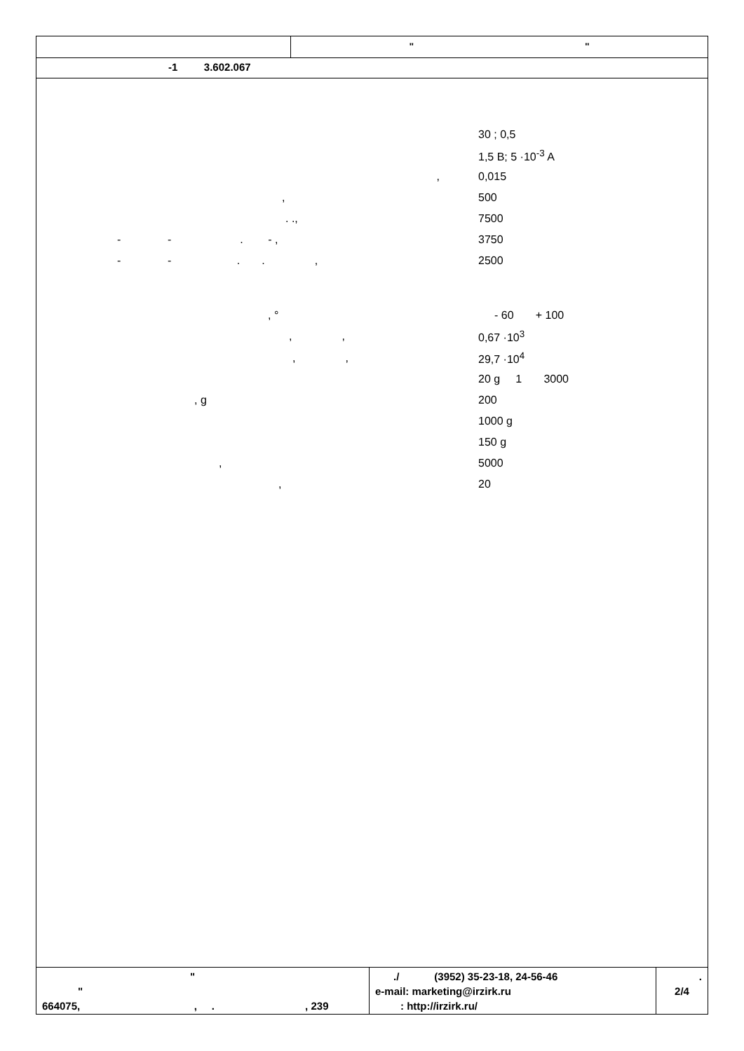" "
-1 3.602.067
| | 30 ; 0,5 |
| | 1,5 B; 5 ·10<sup>-3</sup> A |
| , | 0,015 |
| , | 500 |
| . ., | 7500 |
| - - . - , | 3750 |
| - - . . , | 2500 |
| , ° | - 60 + 100 |
| , , | 0,67 ·10<sup>3</sup> |
| , , | 29,7 ·10<sup>4</sup> |
| | 20 g 1 3000 |
| , g | 200 |
| | 1000 g |
| | 150 g |
| , | 5000 |
| , | 20 |
"
"
664075, , . , 239
./ (3952) 35-23-18, 24-56-46
e-mail: marketing@irzirk.ru
: http://irzirk.ru/
.
2/4